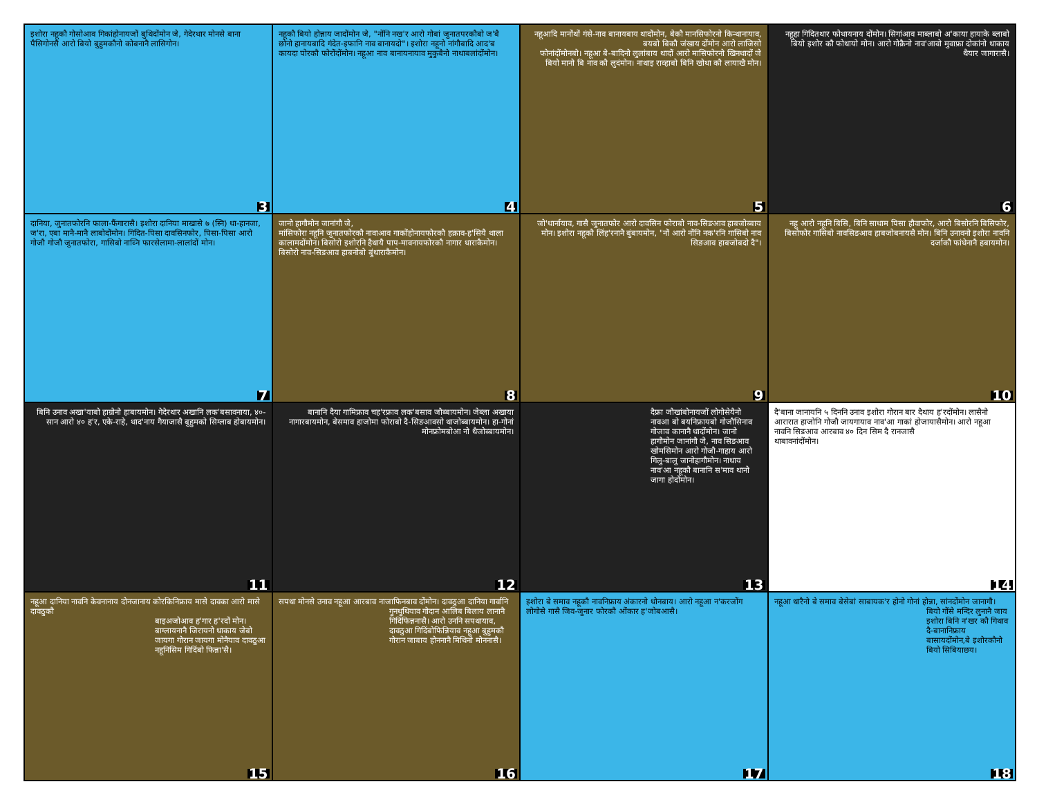इशोरा नहूकौ गोसोआव गिकांहोनायजों बुथिदोंमोन जे, गेदेरथार मोनसे बाना पैसिगोनसै आरो बियो बुहुमकौनो कोबनानै लासिगोन।
3
नहूकौ बियो होन्नाय जादोंमोन जे, "नोंनि नख'र आरो गोबां जुनातपरकौबो ज'बै छोनो हानायबादि गंदेत-इफानि नाव बानायदो"। इशोरा नहूनो नांगौबादि आद'ब कायदा पोरकौ फोरोंदोंमोन। नहूआ नाव बानायनायाव मुकुबैनो नाथाबलांदोंमोन।
4
नहूआदि मानोंथों गंसे-नाव बानायबाय थादोंमोन, बेकौ मानसिफोरनो किन्थानायाव, बयबो बिकौ जंखाय दोंमोन आरो लाजिसो
फोनांदोंमोनबो। नहूआ बे-बादिनो लुलांबाय थादों आरो मासिफोरनो खिनथादों जे बियो मानो बि नाव कौ लुदंमोन। नाथाइ राव्हाबो बिनि खोथा कौ लायाखै मोन।
5
नहूहा गिदितथार फोथायनाय दोंमोन। सिगांआव माब्लाबो अ'काया हायाके ब्लाबो बियो इशोर कौ फोथायो मोन। आरो गोक्रैनो नाव'आवो मुवाफ्रा दोकांनो थाकाय थैयार जागारासै।
6
दानिया, जुनातफोरनि फाला-फैंगारासै। इशोरा दानिया माखासे ७ (स्नि) था-हानजा, ज'रा, एबा मानै-मानै लाबोदोंमोन। गिदित-पिसा दावसिनफोर, पिसा-पिसा आरो गोजौ गोजौ जुनातफोरा, गासिबो नाव्नि फारसेलामा-लालांदों मोन।
7
जानो हागौमोन जानांगौ जे,
मांसिफोरा नहूनि जुनातफोरकौ नावाआव गाकोंहोनायफोरकौ हक्राव-ह'सियै थाला कालामदोंमोन। बिसोरो इशोरनि हैथायै पाप-मावनायफोरकौ नागार थाराकैमोन। बिसोरो नाव-सिङआव हाबनोबो बुंथाराकैमोन।
8
जो'थार्नायाव, गासै जुनातफोर आरो दावसिन फोराबो नाव-सिङआव हाबजोब्बाय मोन। इशोरा नहूकौ लिंह'रनानै बुंबायमोन, "नों आरो नोंनि नक'रनि गासिबो नाव सिङआव हाबजोबदो दै"।
9
नहू आरो नहूनि बिसि, बिनि साथाम पिसा हौवाफोर, आरो बिसोरनि बिसिफोर, बिसोफोर गासिबो नावसिङआव हाबजोबनायसै मोन। बिनि उनावनो इशोरा नावनि दर्जाकौ फांथेनानै हबायमोन।
10
बिनि उनाव अखा'याबो हाग्रोनो हाबायमोन। गेदेरथार अखानि लक'बसावनाया, ४०-सान आरो ४० ह'र, एके-राहे, थाद'नाय गैयाजासै बुहुमको सिग्लाब होबायमोन।
11
बानानि दैया गामिफ्राव चह'रफ्राव लक'बसाव जौब्बायमोन। जेब्ला अखाया नागारबायमोन, बेसमाव हाजोमा फोराबो दै-सिङआवसो थाजोब्बायमोन। हा-गोनां मोनफ्रोमबोआ नो थैजोब्बायमोन।
12
दैफ्रा जौखांबोनायजों लोगोसेयैनो नावआ बो बयनिफ्रायबो गोजौसिनाव गोजाव कानानै थादोंमोन। जानो हागौमोन जानांगौ जे, नाव सिङआव खोमसिमोन आरो गोजौ-गाहाय आरो गिलु-बालु जानोहागौमोन। नाथाय नाव'आ नहूकौ बानानि स'माव थानो जागा होदोंमोन।
13
दै'बाना जानायनि ५ दिननि उनाव इशोरा गोरान बार दैथाय ह'रदोंमोन। लासैनो आरारात हाजोनि गोजौ जायगायाव नाव'आ गाकां होजायासैमोन। आरो नहूआ नावनि सिङआव आरबाव ४० दिन सिम दै रानजासै
थाबावनांदोंमोन।
14
नहूआ दानिया नावनि केवनानाय दोनजानाय कोरकिनिफ्राय मासे दावका आरो मासे दावठुकौ
बाइअजोआव ह'गार ह'रदों मोन। बाग्लायनानै जिरायनो थाकाय जेबो जायगा गोरान जायगा मोनैयाव दावठुआ नहूनिसिम गिदिंबो फिन्ना'सै।
15
सपथा मोनसे उनाव नहूआ आरबाव नाजाफिनबाव दोंमोन। दावठुआ दानिया गार्वानि
गुनथुथियाव गोदान आलिब बिलाय लानानै गिदिंफिन्ननासै। आरो उननि सपथायाव, दावठुआ गिदिंबोफिन्नियाव नहूआ बुहुमकौ गोरान जाबाय होननानै मिथिनो मोननासै।
16
इशोरा बे समाव नहूकौ नावनिफ्राय अंकारनो थोनबाय। आरो नहूआ न'करजोंग लोगोसे गासै जिव-जुनार फोरकौ ओंकार ह'जोबआसै।
17
नहूआ थारैनो बे समाव बेसेबां साबायक'र होनो गोनां होन्ना, सांनदोंमोन जानागौ।
बियो गोंसे मन्दिर लुनानै जाय इशोरा बिनि न'खर कौ गिथाव दै-बानानिफ्राय बासायदोंमोन,बे इशोरकौनो बियो सिबियाछय।
18